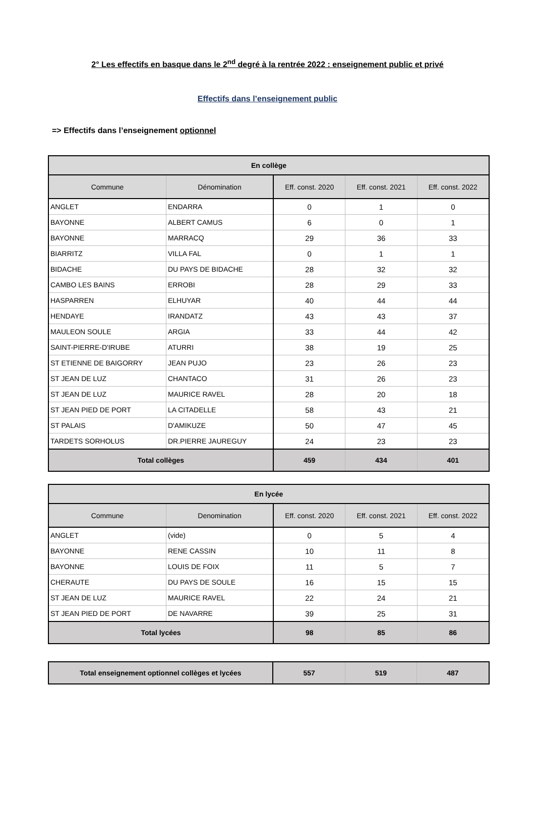2° Les effectifs en basque dans le 2<sup>nd</sup> degré à la rentrée 2022 : enseignement public et privé
Effectifs dans l’enseignement public
=> Effectifs dans l’enseignement optionnel
| En collège | | | | |
| --- | --- | --- | --- | --- |
| Commune | Dénomination | Eff. const. 2020 | Eff. const. 2021 | Eff. const. 2022 |
| ANGLET | ENDARRA | 0 | 1 | 0 |
| BAYONNE | ALBERT CAMUS | 6 | 0 | 1 |
| BAYONNE | MARRACQ | 29 | 36 | 33 |
| BIARRITZ | VILLA FAL | 0 | 1 | 1 |
| BIDACHE | DU PAYS DE BIDACHE | 28 | 32 | 32 |
| CAMBO LES BAINS | ERROBI | 28 | 29 | 33 |
| HASPARREN | ELHUYAR | 40 | 44 | 44 |
| HENDAYE | IRANDATZ | 43 | 43 | 37 |
| MAULEON SOULE | ARGIA | 33 | 44 | 42 |
| SAINT-PIERRE-D'IRUBE | ATURRI | 38 | 19 | 25 |
| ST ETIENNE DE BAIGORRY | JEAN PUJO | 23 | 26 | 23 |
| ST JEAN DE LUZ | CHANTACO | 31 | 26 | 23 |
| ST JEAN DE LUZ | MAURICE RAVEL | 28 | 20 | 18 |
| ST JEAN PIED DE PORT | LA CITADELLE | 58 | 43 | 21 |
| ST PALAIS | D'AMIKUZE | 50 | 47 | 45 |
| TARDETS SORHOLUS | DR.PIERRE JAUREGUY | 24 | 23 | 23 |
| Total collèges | | 459 | 434 | 401 |
| En lycée | | | | |
| --- | --- | --- | --- | --- |
| Commune | Denomination | Eff. const. 2020 | Eff. const. 2021 | Eff. const. 2022 |
| ANGLET | (vide) | 0 | 5 | 4 |
| BAYONNE | RENE CASSIN | 10 | 11 | 8 |
| BAYONNE | LOUIS DE FOIX | 11 | 5 | 7 |
| CHERAUTE | DU PAYS DE SOULE | 16 | 15 | 15 |
| ST JEAN DE LUZ | MAURICE RAVEL | 22 | 24 | 21 |
| ST JEAN PIED DE PORT | DE NAVARRE | 39 | 25 | 31 |
| Total lycées | | 98 | 85 | 86 |
| Total enseignement optionnel collèges et lycées | 557 | 519 | 487 |